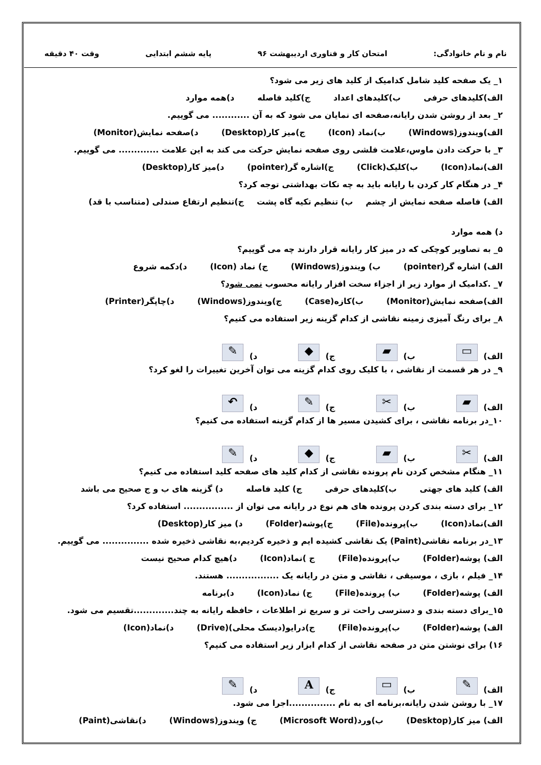نام و نام خانوادگی: امتحان کار و فناوری اردیبهشت ۹۶ پایه ششم ابتدایی وقت ۴۰ دقیقه
۱_ یک صفحه کلید شامل کدامیک از کلید های زیر می شود؟
الف)کلیدهای حرفی ب)کلیدهای اعداد ج)کلید فاصله د)همه موارد
۲_ بعد از روشن شدن رایانه،صفحه ای نمایان می شود که به آن ............ می گوییم.
الف)ویندوز(Windows) ب)نماد (Icon) ج)میز کار(Desktop) د)صفحه نمایش(Monitor)
۳_ با حرکت دادن ماوس،علامت فلشی روی صفحه نمایش حرکت می کند به این علامت ............. می گوییم.
الف)نماد(Icon) ب)کلیک(Click) ج)اشاره گر(pointer) د)میز کار(Desktop)
۴_ در هنگام کار کردن با رایانه باید به چه نکات بهداشتی توجه کرد؟
الف) فاصله صفحه نمایش از چشم ب) تنظیم تکیه گاه پشت ج)تنظیم ارتفاع صندلی (متناسب با قد) د) همه موارد
۵_ به تصاویر کوچکی که در میز کار رایانه قرار دارند چه می گوییم؟
الف) اشاره گر(pointer) ب) ویندوز(Windows) ج) نماد (Icon) د)دکمه شروع
۷_ .کدامیک از موارد زیر از اجزاء سخت افزار رایانه محسوب نمی شود؟
الف)صفحه نمایش(Monitor) ب)کازه(Case) ج)ویندوز(Windows) د)چاپگر(Printer)
۸_ برای رنگ آمیزی زمینه نقاشی از کدام گزینه زیر استفاده می کنیم؟
الف) ▭ ب) ▰ ج) ◆ د) ✎
۹_ در هر قسمت از نقاشی ، با کلیک روی کدام گزینه می توان آخرین تغییرات را لغو کرد؟
الف) ▰ ب) ✂ ج) ✎ د) ↶
۱۰_در برنامه نقاشی ، برای کشیدن مسیر ها از کدام گزینه استفاده می کنیم؟
الف) ✂ ب) ▰ ج) ◆ د) ✎
۱۱_ هنگام مشخص کردن نام پرونده نقاشی از کدام کلید های صفحه کلید استفاده می کنیم؟
الف) کلید های جهتی ب)کلیدهای حرفی ج) کلید فاصله د) گزینه های ب و ج صحیح می باشد
۱۲_ برای دسته بندی کردن پرونده های هم نوع در رایانه می توان از ................ استفاده کرد؟
الف)نماد(Icon) ب)پرونده(File) ج)پوشه(Folder) د) میز کار(Desktop)
۱۳_در برنامه نقاشی(Paint) یک نقاشی کشیده ایم و ذخیره کردیم،به نقاشی ذخیره شده ............... می گوییم.
الف) پوشه(Folder) ب)پرونده(File) ج )نماد(Icon) د)هیچ کدام صحیح نیست
۱۴_ فیلم ، بازی ، موسیقی ، نقاشی و متن در رایانه یک ................. هستند.
الف) پوشه(Folder) ب) پرونده(File) ج) نماد(Icon) د)برنامه
۱۵_برای دسته بندی و دسترسی راحت تر و سریع تر اطلاعات ، حافظه رایانه به چند.............تقسیم می شود.
الف) پوشه(Folder) ب)پرونده(File) ج)درایو(دیسک محلی)(Drive) د)نماد(Icon)
۱۶) برای نوشتن متن در صفحه نقاشی از کدام ابزار زیر استفاده می کنیم؟
الف) ✎ ب) ▭ ج) A د) ✎
۱۷_ با روشن شدن رایانه،برنامه ای به نام ...............اجرا می شود.
الف) میز کار(Desktop) ب)ورد(Microsoft Word) ج) ویندوز(Windows) د)نقاشی(Paint)